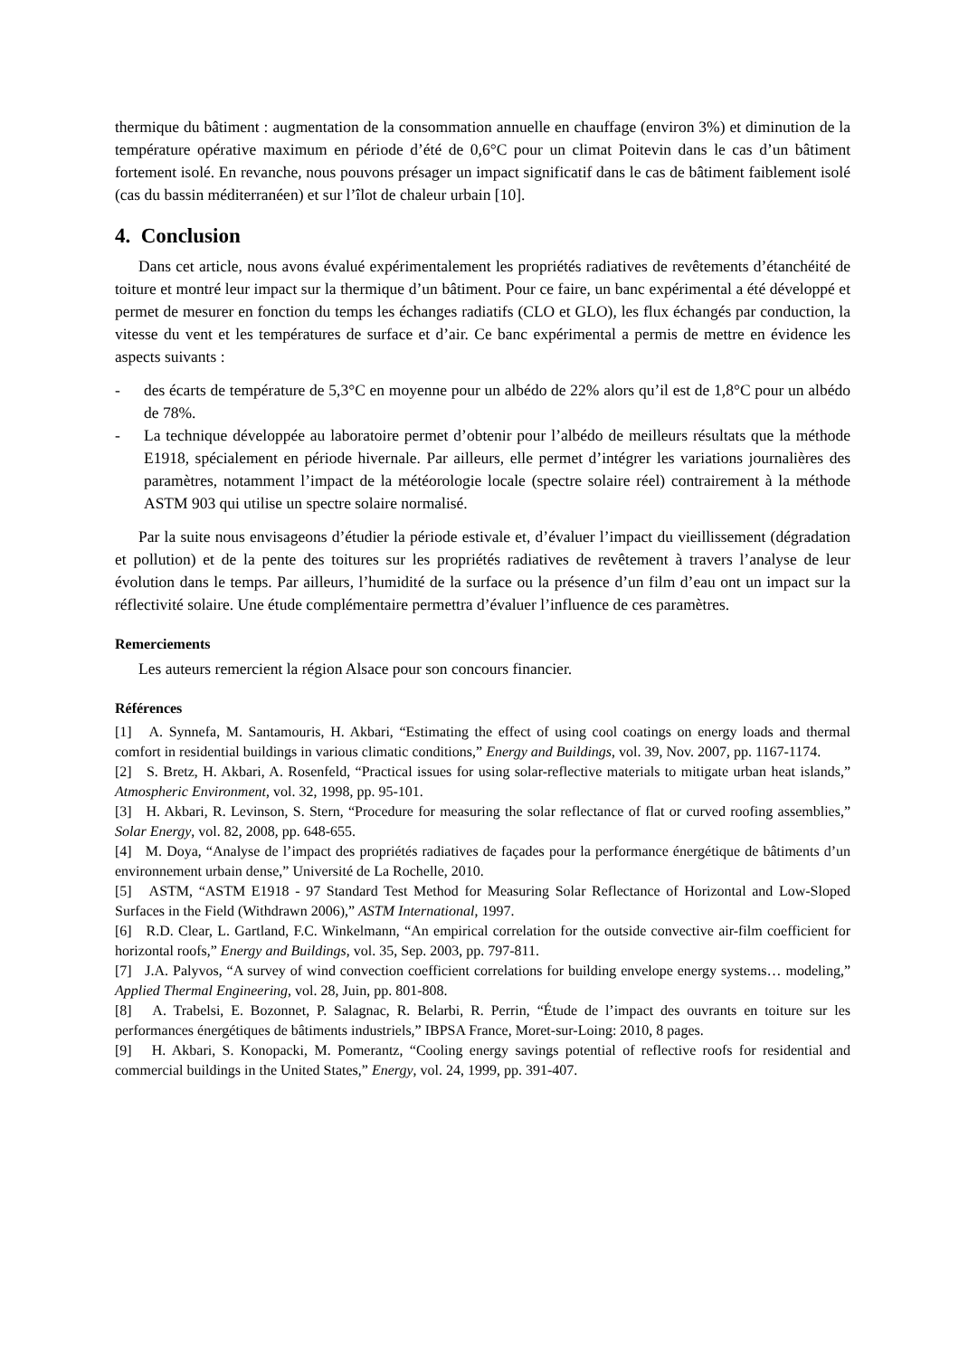thermique du bâtiment : augmentation de la consommation annuelle en chauffage (environ 3%) et diminution de la température opérative maximum en période d’été de 0,6°C pour un climat Poitevin dans le cas d’un bâtiment fortement isolé. En revanche, nous pouvons présager un impact significatif dans le cas de bâtiment faiblement isolé (cas du bassin méditerranéen) et sur l’îlot de chaleur urbain [10].
4. Conclusion
Dans cet article, nous avons évalué expérimentalement les propriétés radiatives de revêtements d’étanchéité de toiture et montré leur impact sur la thermique d’un bâtiment. Pour ce faire, un banc expérimental a été développé et permet de mesurer en fonction du temps les échanges radiatifs (CLO et GLO), les flux échangés par conduction, la vitesse du vent et les températures de surface et d’air. Ce banc expérimental a permis de mettre en évidence les aspects suivants :
- des écarts de température de 5,3°C en moyenne pour un albédo de 22% alors qu’il est de 1,8°C pour un albédo de 78%.
- La technique développée au laboratoire permet d’obtenir pour l’albédo de meilleurs résultats que la méthode E1918, spécialement en période hivernale. Par ailleurs, elle permet d’intégrer les variations journalières des paramètres, notamment l’impact de la météorologie locale (spectre solaire réel) contrairement à la méthode ASTM 903 qui utilise un spectre solaire normalisé.
Par la suite nous envisageons d’étudier la période estivale et, d’évaluer l’impact du vieillissement (dégradation et pollution) et de la pente des toitures sur les propriétés radiatives de revêtement à travers l’analyse de leur évolution dans le temps. Par ailleurs, l’humidité de la surface ou la présence d’un film d’eau ont un impact sur la réflectivité solaire. Une étude complémentaire permettra d’évaluer l’influence de ces paramètres.
Remerciements
Les auteurs remercient la région Alsace pour son concours financier.
Références
[1] A. Synnefa, M. Santamouris, H. Akbari, “Estimating the effect of using cool coatings on energy loads and thermal comfort in residential buildings in various climatic conditions,” Energy and Buildings, vol. 39, Nov. 2007, pp. 1167-1174.
[2] S. Bretz, H. Akbari, A. Rosenfeld, “Practical issues for using solar-reflective materials to mitigate urban heat islands,” Atmospheric Environment, vol. 32, 1998, pp. 95-101.
[3] H. Akbari, R. Levinson, S. Stern, “Procedure for measuring the solar reflectance of flat or curved roofing assemblies,” Solar Energy, vol. 82, 2008, pp. 648-655.
[4] M. Doya, “Analyse de l’impact des propriétés radiatives de façades pour la performance énergétique de bâtiments d’un environnement urbain dense,” Université de La Rochelle, 2010.
[5] ASTM, “ASTM E1918 - 97 Standard Test Method for Measuring Solar Reflectance of Horizontal and Low-Sloped Surfaces in the Field (Withdrawn 2006),” ASTM International, 1997.
[6] R.D. Clear, L. Gartland, F.C. Winkelmann, “An empirical correlation for the outside convective air-film coefficient for horizontal roofs,” Energy and Buildings, vol. 35, Sep. 2003, pp. 797-811.
[7] J.A. Palyvos, “A survey of wind convection coefficient correlations for building envelope energy systems… modeling,” Applied Thermal Engineering, vol. 28, Juin, pp. 801-808.
[8] A. Trabelsi, E. Bozonnet, P. Salagnac, R. Belarbi, R. Perrin, “Étude de l’impact des ouvrants en toiture sur les performances énergétiques de bâtiments industriels,” IBPSA France, Moret-sur-Loing: 2010, 8 pages.
[9] H. Akbari, S. Konopacki, M. Pomerantz, “Cooling energy savings potential of reflective roofs for residential and commercial buildings in the United States,” Energy, vol. 24, 1999, pp. 391-407.